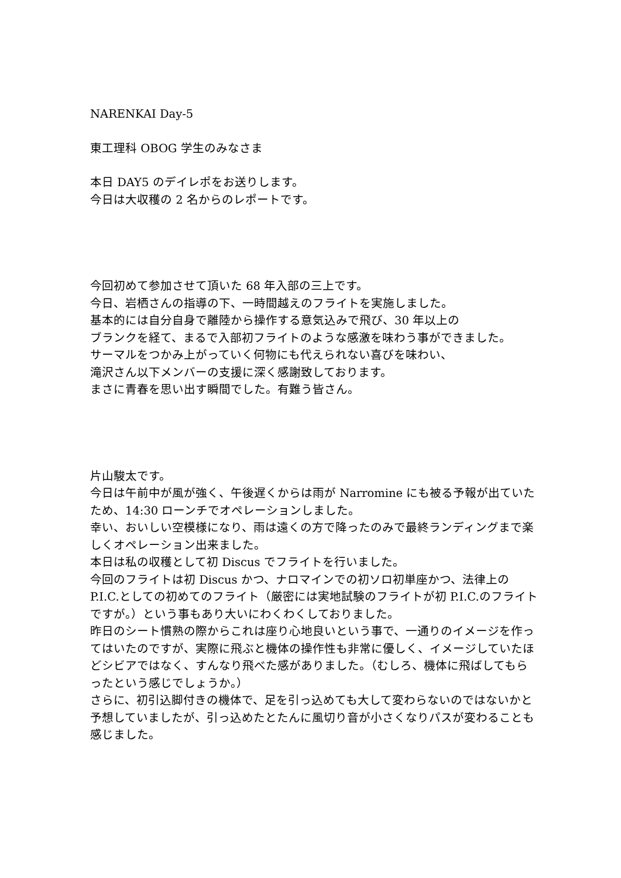NARENKAI Day-5
東工理科 OBOG 学生のみなさま
本日 DAY5 のデイレポをお送りします。
今日は大収穫の 2 名からのレポートです。
今回初めて参加させて頂いた 68 年入部の三上です。
今日、岩栖さんの指導の下、一時間越えのフライトを実施しました。
基本的には自分自身で離陸から操作する意気込みで飛び、30 年以上の
ブランクを経て、まるで入部初フライトのような感激を味わう事ができました。
サーマルをつかみ上がっていく何物にも代えられない喜びを味わい、
滝沢さん以下メンバーの支援に深く感謝致しております。
まさに青春を思い出す瞬間でした。有難う皆さん。
片山駿太です。
今日は午前中が風が強く、午後遅くからは雨が Narromine にも被る予報が出ていたため、14:30 ローンチでオペレーションしました。
幸い、おいしい空模様になり、雨は遠くの方で降ったのみで最終ランディングまで楽しくオペレーション出来ました。
本日は私の収穫として初 Discus でフライトを行いました。
今回のフライトは初 Discus かつ、ナロマインでの初ソロ初単座かつ、法律上の P.I.C.としての初めてのフライト（厳密には実地試験のフライトが初 P.I.C.のフライトですが。）という事もあり大いにわくわくしておりました。
昨日のシート慣熟の際からこれは座り心地良いという事で、一通りのイメージを作ってはいたのですが、実際に飛ぶと機体の操作性も非常に優しく、イメージしていたほどシビアではなく、すんなり飛べた感がありました。（むしろ、機体に飛ばしてもらったという感じでしょうか。）
さらに、初引込脚付きの機体で、足を引っ込めても大して変わらないのではないかと予想していましたが、引っ込めたとたんに風切り音が小さくなりパスが変わることも感じました。